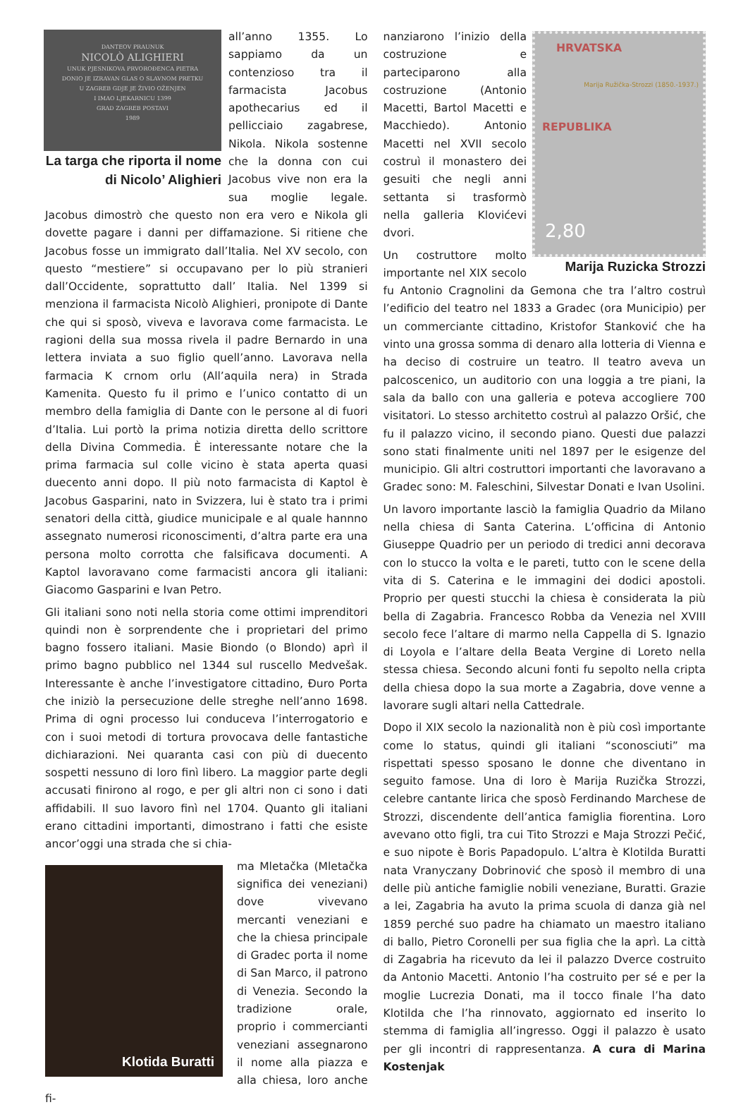DANTEOV PRAUNUK
NICOLÒ ALIGHIERI
UNUK PJESNIKOVA PRVOROĐENCA PIETRA
DONIO JE IZRAVAN GLAS O SLAVNOM PRETKU
U ZAGREB GDJE JE ŽIVIO OŽENJEN
I IMAO LJEKARNICU 1399
GRAD ZAGREB POSTAVI
1989
La targa che riporta il nome di Nicolo’ Alighieri
all’anno 1355. Lo sappiamo da un contenzioso tra il farmacista Jacobus apothecarius ed il pellicciaio zagabrese, Nikola. Nikola sostenne che la donna con cui Jacobus vive non era la sua moglie legale. Jacobus dimostrò che questo non era vero e Nikola gli dovette pagare i danni per diffamazione. Si ritiene che Jacobus fosse un immigrato dall’Italia. Nel XV secolo, con questo “mestiere” si occupavano per lo più stranieri dall’Occidente, soprattutto dall’ Italia. Nel 1399 si menziona il farmacista Nicolò Alighieri, pronipote di Dante che qui si sposò, viveva e lavorava come farmacista. Le ragioni della sua mossa rivela il padre Bernardo in una lettera inviata a suo figlio quell’anno. Lavorava nella farmacia K crnom orlu (All’aquila nera) in Strada Kamenita. Questo fu il primo e l’unico contatto di un membro della famiglia di Dante con le persone al di fuori d’Italia. Lui portò la prima notizia diretta dello scrittore della Divina Commedia. È interessante notare che la prima farmacia sul colle vicino è stata aperta quasi duecento anni dopo. Il più noto farmacista di Kaptol è Jacobus Gasparini, nato in Svizzera, lui è stato tra i primi senatori della città, giudice municipale e al quale hannno assegnato numerosi riconoscimenti, d’altra parte era una persona molto corrotta che falsificava documenti. A Kaptol lavoravano come farmacisti ancora gli italiani: Giacomo Gasparini e Ivan Petro.
Gli italiani sono noti nella storia come ottimi imprenditori quindi non è sorprendente che i proprietari del primo bagno fossero italiani. Masie Biondo (o Blondo) aprì il primo bagno pubblico nel 1344 sul ruscello Medvešak. Interessante è anche l’investigatore cittadino, Đuro Porta che iniziò la persecuzione delle streghe nell’anno 1698. Prima di ogni processo lui conduceva l’interrogatorio e con i suoi metodi di tortura provocava delle fantastiche dichiarazioni. Nei quaranta casi con più di duecento sospetti nessuno di loro finì libero. La maggior parte degli accusati finirono al rogo, e per gli altri non ci sono i dati affidabili. Il suo lavoro finì nel 1704. Quanto gli italiani erano cittadini importanti, dimostrano i fatti che esiste ancor’oggi una strada che si chia-
Klotida Buratti
ma Mletačka (Mletačka significa dei veneziani) dove vivevano mercanti veneziani e che la chiesa principale di Gradec porta il nome di San Marco, il patrono di Venezia. Secondo la tradizione orale, proprio i commercianti veneziani assegnarono il nome alla piazza e alla chiesa, loro anche fi-
HRVATSKA
REPUBLIKA
2,80
Marija Ružička-Strozzi (1850.-1937.)
Marija Ruzicka Strozzi
nanziarono l’inizio della costruzione e parteciparono alla costruzione (Antonio Macetti, Bartol Macetti e Macchiedo). Antonio Macetti nel XVII secolo costruì il monastero dei gesuiti che negli anni settanta si trasformò nella galleria Klovićevi dvori.
Un costruttore molto importante nel XIX secolo fu Antonio Cragnolini da Gemona che tra l’altro costruì l’edificio del teatro nel 1833 a Gradec (ora Municipio) per un commerciante cittadino, Kristofor Stanković che ha vinto una grossa somma di denaro alla lotteria di Vienna e ha deciso di costruire un teatro. Il teatro aveva un palcoscenico, un auditorio con una loggia a tre piani, la sala da ballo con una galleria e poteva accogliere 700 visitatori. Lo stesso architetto costruì al palazzo Oršić, che fu il palazzo vicino, il secondo piano. Questi due palazzi sono stati finalmente uniti nel 1897 per le esigenze del municipio. Gli altri costruttori importanti che lavoravano a Gradec sono: M. Faleschini, Silvestar Donati e Ivan Usolini.
Un lavoro importante lasciò la famiglia Quadrio da Milano nella chiesa di Santa Caterina. L’officina di Antonio Giuseppe Quadrio per un periodo di tredici anni decorava con lo stucco la volta e le pareti, tutto con le scene della vita di S. Caterina e le immagini dei dodici apostoli. Proprio per questi stucchi la chiesa è considerata la più bella di Zagabria. Francesco Robba da Venezia nel XVIII secolo fece l’altare di marmo nella Cappella di S. Ignazio di Loyola e l’altare della Beata Vergine di Loreto nella stessa chiesa. Secondo alcuni fonti fu sepolto nella cripta della chiesa dopo la sua morte a Zagabria, dove venne a lavorare sugli altari nella Cattedrale.
Dopo il XIX secolo la nazionalità non è più così importante come lo status, quindi gli italiani “sconosciuti” ma rispettati spesso sposano le donne che diventano in seguito famose. Una di loro è Marija Ruzička Strozzi, celebre cantante lirica che sposò Ferdinando Marchese de Strozzi, discendente dell’antica famiglia fiorentina. Loro avevano otto figli, tra cui Tito Strozzi e Maja Strozzi Pečić, e suo nipote è Boris Papadopulo. L’altra è Klotilda Buratti nata Vranyczany Dobrinović che sposò il membro di una delle più antiche famiglie nobili veneziane, Buratti. Grazie a lei, Zagabria ha avuto la prima scuola di danza già nel 1859 perché suo padre ha chiamato un maestro italiano di ballo, Pietro Coronelli per sua figlia che la aprì. La città di Zagabria ha ricevuto da lei il palazzo Dverce costruito da Antonio Macetti. Antonio l’ha costruito per sé e per la moglie Lucrezia Donati, ma il tocco finale l’ha dato Klotilda che l’ha rinnovato, aggiornato ed inserito lo stemma di famiglia all’ingresso. Oggi il palazzo è usato per gli incontri di rappresentanza. A cura di Marina Kostenjak